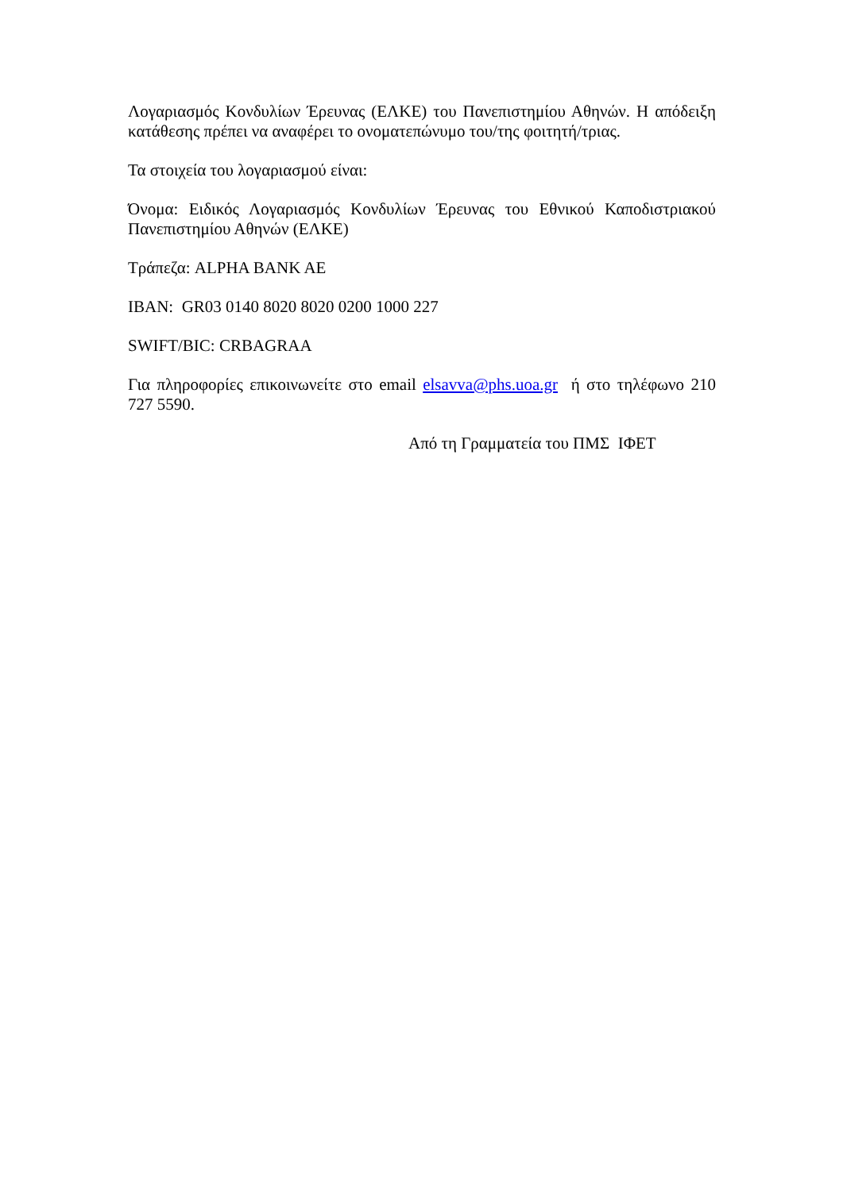Λογαριασμός Κονδυλίων Έρευνας (ΕΛΚΕ) του Πανεπιστημίου Αθηνών. Η απόδειξη κατάθεσης πρέπει να αναφέρει το ονοματεπώνυμο του/της φοιτητή/τριας.
Τα στοιχεία του λογαριασμού είναι:
Όνομα: Ειδικός Λογαριασμός Κονδυλίων Έρευνας του Εθνικού Καποδιστριακού Πανεπιστημίου Αθηνών (ΕΛΚΕ)
Τράπεζα: ALPHA BANK AE
IBAN: GR03 0140 8020 8020 0200 1000 227
SWIFT/BIC: CRBAGRAA
Για πληροφορίες επικοινωνείτε στο email elsavva@phs.uoa.gr ή στο τηλέφωνο 210 727 5590.
Από τη Γραμματεία του ΠΜΣ ΙΦΕΤ